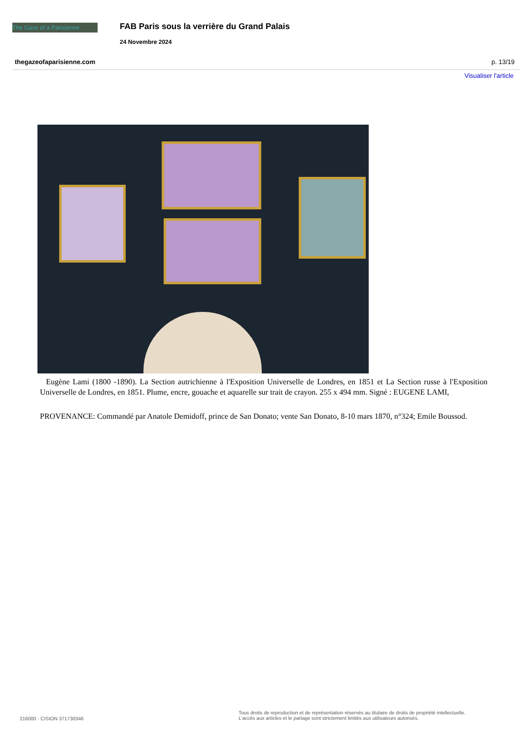The Gaze of a Parisienne
FAB Paris sous la verrière du Grand Palais
24 Novembre 2024
thegazeofaparisienne.com p. 13/19
Visualiser l'article
Eugène Lami (1800 -1890). La Section autrichienne à l'Exposition Universelle de Londres, en 1851 et La Section russe à l'Exposition Universelle de Londres, en 1851. Plume, encre, gouache et aquarelle sur trait de crayon. 255 x 494 mm. Signé : EUGENE LAMI,
PROVENANCE: Commandé par Anatole Demidoff, prince de San Donato; vente San Donato, 8-10 mars 1870, n°324; Emile Boussod.
216000 - CISION 371730346
Tous droits de reproduction et de représentation réservés au titulaire de droits de propriété intellectuelle.
L'accès aux articles et le partage sont strictement limités aux utilisateurs autorisés.